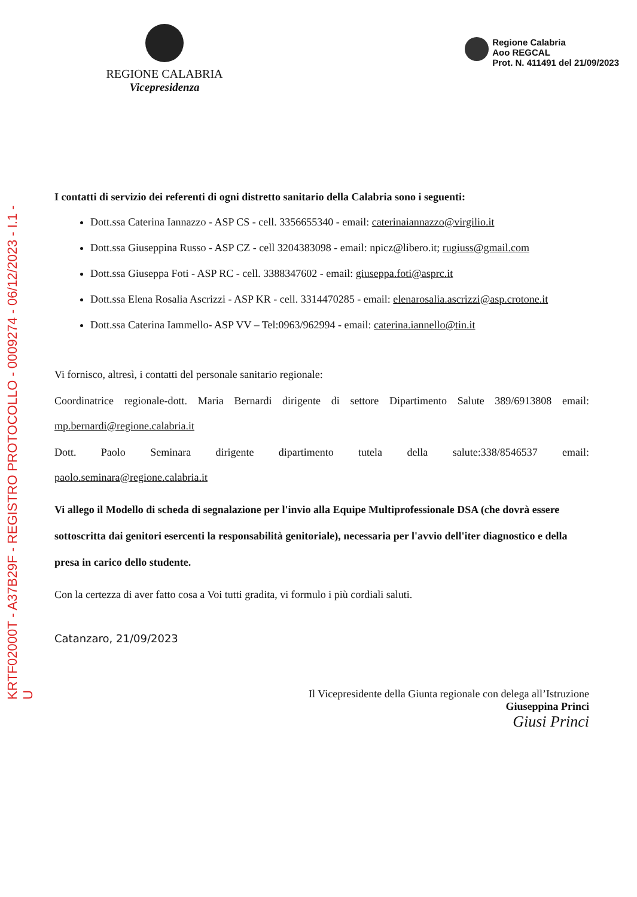KRTF02000T - A37B29F - REGISTRO PROTOCOLLO - 0009274 - 06/12/2023 - I.1 - U
REGIONE CALABRIA
Vicepresidenza
Regione Calabria
Aoo REGCAL
Prot. N. 411491 del 21/09/2023
I contatti di servizio dei referenti di ogni distretto sanitario della Calabria sono i seguenti:
Dott.ssa Caterina Iannazzo - ASP CS - cell. 3356655340 - email: caterinaiannazzo@virgilio.it
Dott.ssa Giuseppina Russo - ASP CZ - cell 3204383098 - email: npicz@libero.it; rugiuss@gmail.com
Dott.ssa Giuseppa Foti - ASP RC - cell. 3388347602 - email: giuseppa.foti@asprc.it
Dott.ssa Elena Rosalia Ascrizzi - ASP KR - cell. 3314470285 - email: elenarosalia.ascrizzi@asp.crotone.it
Dott.ssa Caterina Iammello- ASP VV – Tel:0963/962994 - email: caterina.iannello@tin.it
Vi fornisco, altresì, i contatti del personale sanitario regionale:
Coordinatrice regionale-dott. Maria Bernardi dirigente di settore Dipartimento Salute 389/6913808 email:
mp.bernardi@regione.calabria.it
Dott. Paolo Seminara dirigente dipartimento tutela della salute:338/8546537 email:
paolo.seminara@regione.calabria.it
Vi allego il Modello di scheda di segnalazione per l'invio alla Equipe Multiprofessionale DSA (che dovrà essere sottoscritta dai genitori esercenti la responsabilità genitoriale), necessaria per l'avvio dell'iter diagnostico e della presa in carico dello studente.
Con la certezza di aver fatto cosa a Voi tutti gradita, vi formulo i più cordiali saluti.
Catanzaro, 21/09/2023
Il Vicepresidente della Giunta regionale con delega all’Istruzione
Giuseppina Princi
Giusi Princi